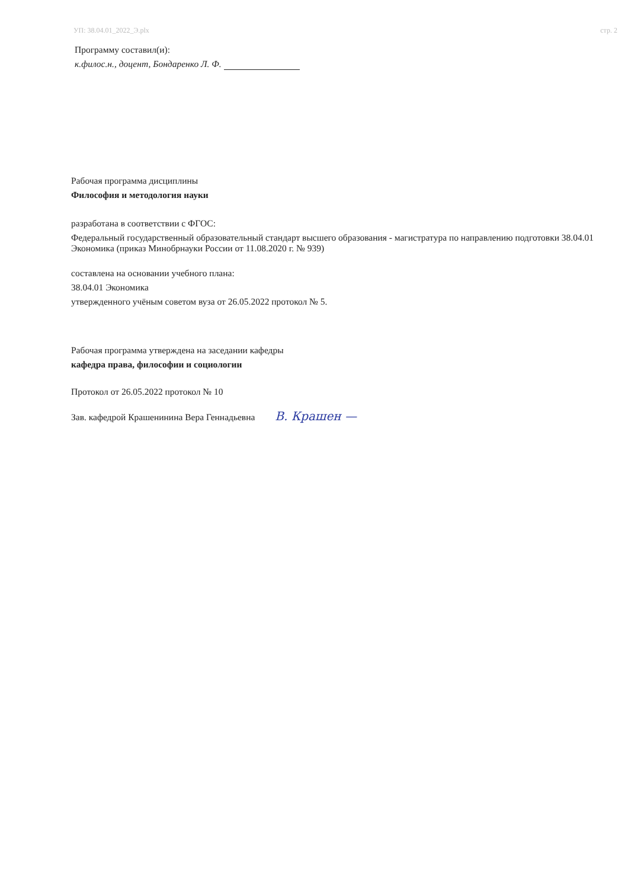УП: 38.04.01_2022_Э.plx стр. 2
Программу составил(и):
к.филос.н., доцент, Бондаренко Л. Ф.
Рабочая программа дисциплины
Философия и методология науки
разработана в соответствии с ФГОС:
Федеральный государственный образовательный стандарт высшего образования - магистратура по направлению подготовки 38.04.01 Экономика (приказ Минобрнауки России от 11.08.2020 г. № 939)
составлена на основании учебного плана:
38.04.01 Экономика
утвержденного учёным советом вуза от 26.05.2022 протокол № 5.
Рабочая программа утверждена на заседании кафедры
кафедра права, философии и социологии
Протокол от 26.05.2022 протокол № 10
Зав. кафедрой Крашенинина Вера Геннадьевна В. Крашен —